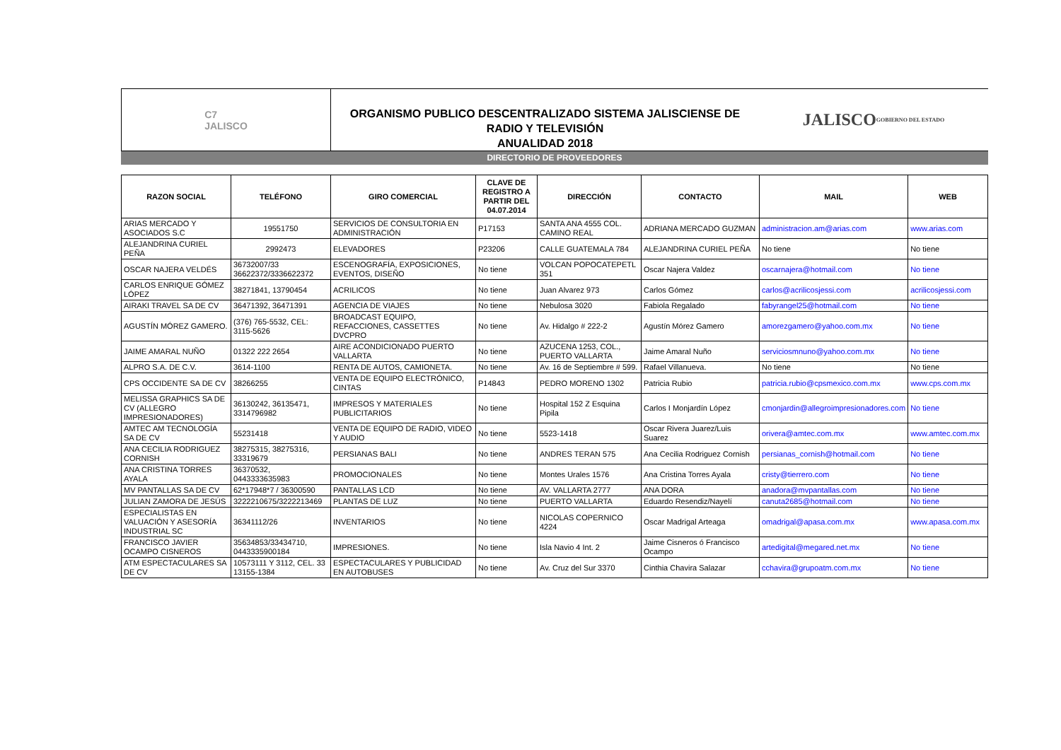C7
JALISCO
ORGANISMO PUBLICO DESCENTRALIZADO SISTEMA JALISCIENSE DE RADIO Y TELEVISIÓN
ANUALIDAD 2018
JALISCO
GOBIERNO DEL ESTADO
DIRECTORIO DE PROVEEDORES
| RAZON SOCIAL | TELÉFONO | GIRO COMERCIAL | CLAVE DE REGISTRO A PARTIR DEL 04.07.2014 | DIRECCIÓN | CONTACTO | MAIL | WEB |
| --- | --- | --- | --- | --- | --- | --- | --- |
| ARIAS MERCADO Y ASOCIADOS S.C | 19551750 | SERVICIOS DE CONSULTORIA EN ADMINISTRACIÓN | P17153 | SANTA ANA 4555 COL. CAMINO REAL | ADRIANA MERCADO GUZMAN | administracion.am@arias.com | www.arias.com |
| ALEJANDRINA CURIEL PEÑA | 2992473 | ELEVADORES | P23206 | CALLE GUATEMALA 784 | ALEJANDRINA CURIEL PEÑA | No tiene | No tiene |
| OSCAR NAJERA VELDÉS | 36732007/33 36622372/3336622372 | ESCENOGRAFÍA, EXPOSICIONES, EVENTOS, DISEÑO | No tiene | VOLCAN POPOCATEPETL 351 | Oscar Najera Valdez | oscarnajera@hotmail.com | No tiene |
| CARLOS ENRIQUE GÓMEZ LÓPEZ | 38271841, 13790454 | ACRILICOS | No tiene | Juan Alvarez 973 | Carlos Gómez | carlos@acrilicosjessi.com | acrilicosjessi.com |
| AIRAKI TRAVEL SA DE CV | 36471392, 36471391 | AGENCIA DE VIAJES | No tiene | Nebulosa 3020 | Fabiola Regalado | fabyrangel25@hotmail.com | No tiene |
| AGUSTÍN MÓREZ GAMERO. | (376) 765-5532, CEL: 3115-5626 | BROADCAST EQUIPO, REFACCIONES, CASSETTES DVCPRO | No tiene | Av. Hidalgo # 222-2 | Agustín Mórez Gamero | amorezgamero@yahoo.com.mx | No tiene |
| JAIME AMARAL NUÑO | 01322 222 2654 | AIRE ACONDICIONADO PUERTO VALLARTA | No tiene | AZUCENA 1253, COL., PUERTO VALLARTA | Jaime Amaral Nuño | serviciosmnuno@yahoo.com.mx | No tiene |
| ALPRO S.A. DE C.V. | 3614-1100 | RENTA DE AUTOS, CAMIONETA. | No tiene | Av. 16 de Septiembre # 599. | Rafael Villanueva. | No tiene | No tiene |
| CPS OCCIDENTE SA DE CV | 38266255 | VENTA DE EQUIPO ELECTRÓNICO, CINTAS | P14843 | PEDRO MORENO 1302 | Patricia Rubio | patricia.rubio@cpsmexico.com.mx | www.cps.com.mx |
| MELISSA GRAPHICS SA DE CV (ALLEGRO IMPRESIONADORES) | 36130242, 36135471, 3314796982 | IMPRESOS Y MATERIALES PUBLICITARIOS | No tiene | Hospital 152 Z Esquina Pipila | Carlos I Monjardín López | cmonjardin@allegroimpresionadores.com | No tiene |
| AMTEC AM TECNOLOGÍA SA DE CV | 55231418 | VENTA DE EQUIPO DE RADIO, VIDEO Y AUDIO | No tiene | 5523-1418 | Oscar Rivera Juarez/Luis Suarez | orivera@amtec.com.mx | www.amtec.com.mx |
| ANA CECILIA RODRIGUEZ CORNISH | 38275315, 38275316, 33319679 | PERSIANAS BALI | No tiene | ANDRES TERAN 575 | Ana Cecilia Rodriguez Cornish | persianas_cornish@hotmail.com | No tiene |
| ANA CRISTINA TORRES AYALA | 36370532, 0443333635983 | PROMOCIONALES | No tiene | Montes Urales 1576 | Ana Cristina Torres Ayala | cristy@tierrero.com | No tiene |
| MV PANTALLAS SA DE CV | 62*17948*7 / 36300590 | PANTALLAS LCD | No tiene | AV. VALLARTA 2777 | ANA DORA | anadora@mvpantallas.com | No tiene |
| JULIAN ZAMORA DE JESÚS | 3222210675/3222213469 | PLANTAS DE LUZ | No tiene | PUERTO VALLARTA | Eduardo Resendiz/Nayelí | canuta2685@hotmail.com | No tiene |
| ESPECIALISTAS EN VALUACIÓN Y ASESORÍA INDUSTRIAL SC | 36341112/26 | INVENTARIOS | No tiene | NICOLAS COPERNICO 4224 | Oscar Madrigal Arteaga | omadrigal@apasa.com.mx | www.apasa.com.mx |
| FRANCISCO JAVIER OCAMPO CISNEROS | 35634853/33434710, 0443335900184 | IMPRESIONES. | No tiene | Isla Navio 4 Int. 2 | Jaime Cisneros ó Francisco Ocampo | artedigital@megared.net.mx | No tiene |
| ATM ESPECTACULARES SA DE CV | 10573111 Y 3112, CEL. 33 13155-1384 | ESPECTACULARES Y PUBLICIDAD EN AUTOBUSES | No tiene | Av. Cruz del Sur 3370 | Cinthia Chavira Salazar | cchavira@grupoatm.com.mx | No tiene |